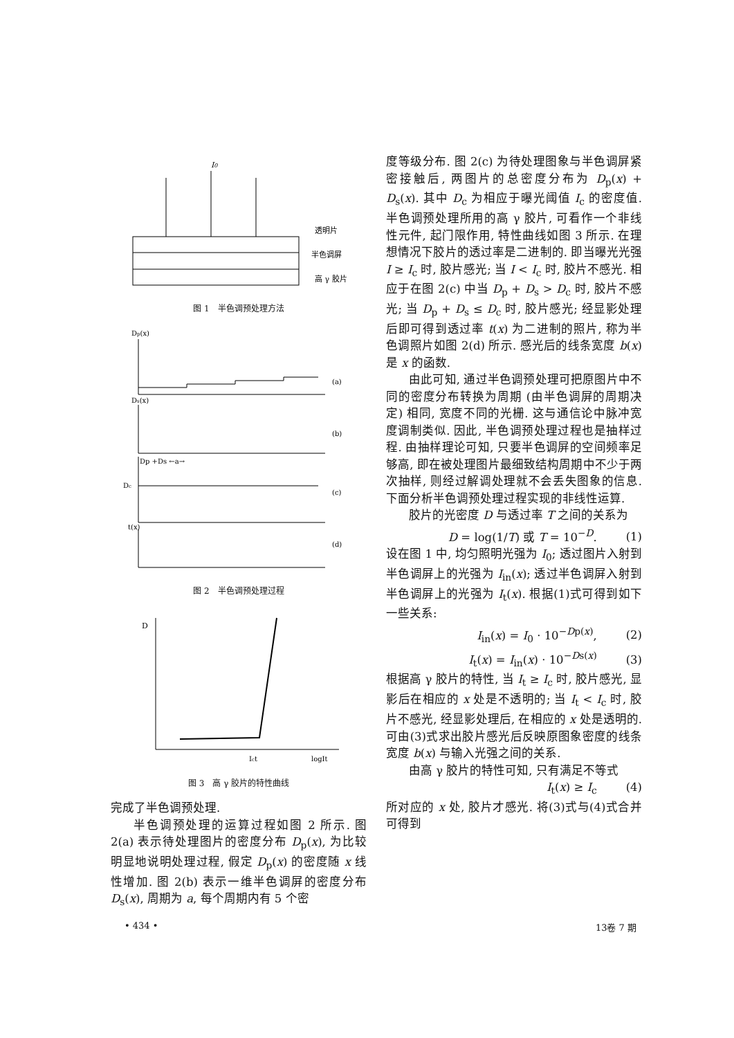I0
透明片
半色调屏
高 γ 胶片
图 1　半色调预处理方法
Dp(x)
(a)
Ds(x)
(b)
Dp +Ds ←a→
Dc
(c)
t(x)
(d)
图 2　半色调预处理过程
D
Ict
logIt
图 3　高 γ 胶片的特性曲线
完成了半色调预处理.
半色调预处理的运算过程如图 2 所示. 图 2(a) 表示待处理图片的密度分布 D<sub>p</sub>(x), 为比较明显地说明处理过程, 假定 D<sub>p</sub>(x) 的密度随 x 线性增加. 图 2(b) 表示一维半色调屏的密度分布 D<sub>s</sub>(x), 周期为 a, 每个周期内有 5 个密
度等级分布. 图 2(c) 为待处理图象与半色调屏紧密接触后, 两图片的总密度分布为 D<sub>p</sub>(x) + D<sub>s</sub>(x). 其中 D<sub>c</sub> 为相应于曝光阈值 I<sub>c</sub> 的密度值. 半色调预处理所用的高 γ 胶片, 可看作一个非线性元件, 起门限作用, 特性曲线如图 3 所示. 在理想情况下胶片的透过率是二进制的. 即当曝光光强 I ≥ I<sub>c</sub> 时, 胶片感光; 当 I < I<sub>c</sub> 时, 胶片不感光. 相应于在图 2(c) 中当 D<sub>p</sub> + D<sub>s</sub> > D<sub>c</sub> 时, 胶片不感光; 当 D<sub>p</sub> + D<sub>s</sub> ≤ D<sub>c</sub> 时, 胶片感光; 经显影处理后即可得到透过率 t(x) 为二进制的照片, 称为半色调照片如图 2(d) 所示. 感光后的线条宽度 b(x) 是 x 的函数.
由此可知, 通过半色调预处理可把原图片中不同的密度分布转换为周期 (由半色调屏的周期决定) 相同, 宽度不同的光栅. 这与通信论中脉冲宽度调制类似. 因此, 半色调预处理过程也是抽样过程. 由抽样理论可知, 只要半色调屏的空间频率足够高, 即在被处理图片最细致结构周期中不少于两次抽样, 则经过解调处理就不会丢失图象的信息. 下面分析半色调预处理过程实现的非线性运算.
胶片的光密度 D 与透过率 T 之间的关系为
D = log(1/T) 或 T = 10<sup>−D</sup>. (1)
设在图 1 中, 均匀照明光强为 I<sub>0</sub>; 透过图片入射到半色调屏上的光强为 I<sub>in</sub>(x); 透过半色调屏入射到半色调屏上的光强为 I<sub>t</sub>(x). 根据(1)式可得到如下一些关系:
I<sub>in</sub>(x) = I<sub>0</sub> · 10<sup>−Dp(x)</sup>, (2)
I<sub>t</sub>(x) = I<sub>in</sub>(x) · 10<sup>−Ds(x)</sup> (3)
根据高 γ 胶片的特性, 当 I<sub>t</sub> ≥ I<sub>c</sub> 时, 胶片感光, 显影后在相应的 x 处是不透明的; 当 I<sub>t</sub> < I<sub>c</sub> 时, 胶片不感光, 经显影处理后, 在相应的 x 处是透明的. 可由(3)式求出胶片感光后反映原图象密度的线条宽度 b(x) 与输入光强之间的关系.
由高 γ 胶片的特性可知, 只有满足不等式
I<sub>t</sub>(x) ≥ I<sub>c</sub> (4)
所对应的 x 处, 胶片才感光. 将(3)式与(4)式合并可得到
• 434 • 13卷 7 期